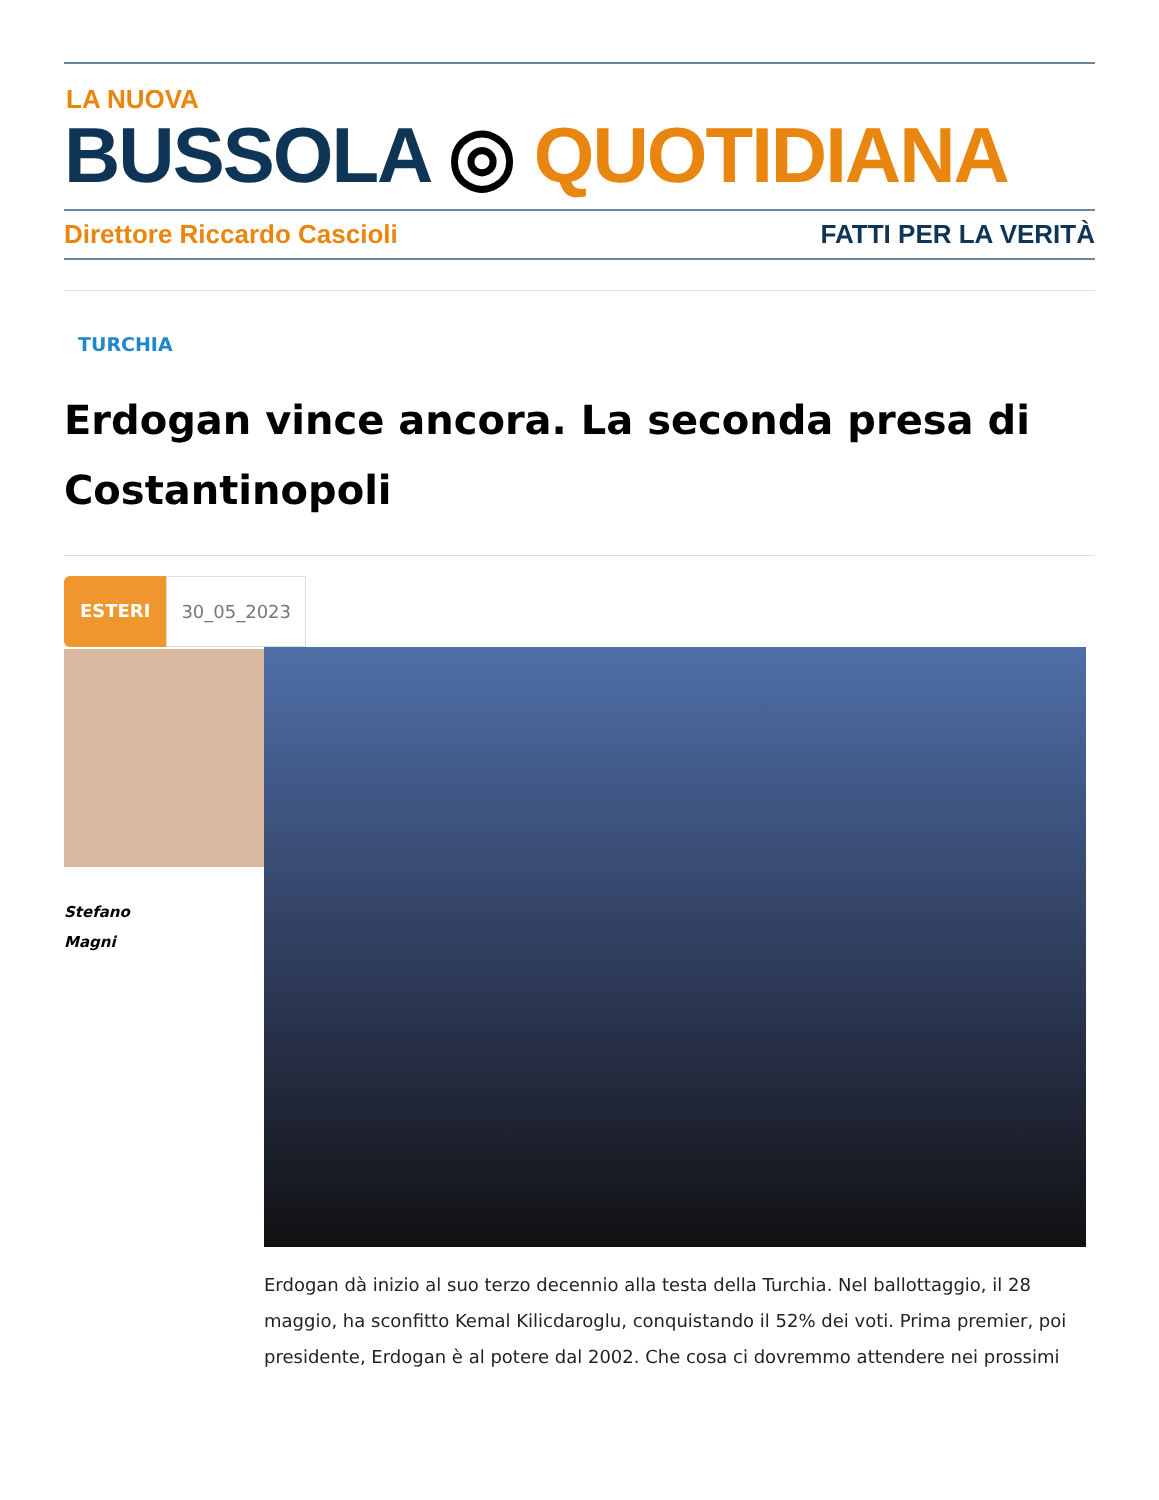LA NUOVA
BUSSOLA ◎ QUOTIDIANA
Direttore Riccardo Cascioli FATTI PER LA VERITÀ
TURCHIA
Erdogan vince ancora. La seconda presa di Costantinopoli
ESTERI 30_05_2023
Stefano
Magni
Erdogan dà inizio al suo terzo decennio alla testa della Turchia. Nel ballottaggio, il 28 maggio, ha sconfitto Kemal Kilicdaroglu, conquistando il 52% dei voti. Prima premier, poi presidente, Erdogan è al potere dal 2002. Che cosa ci dovremmo attendere nei prossimi